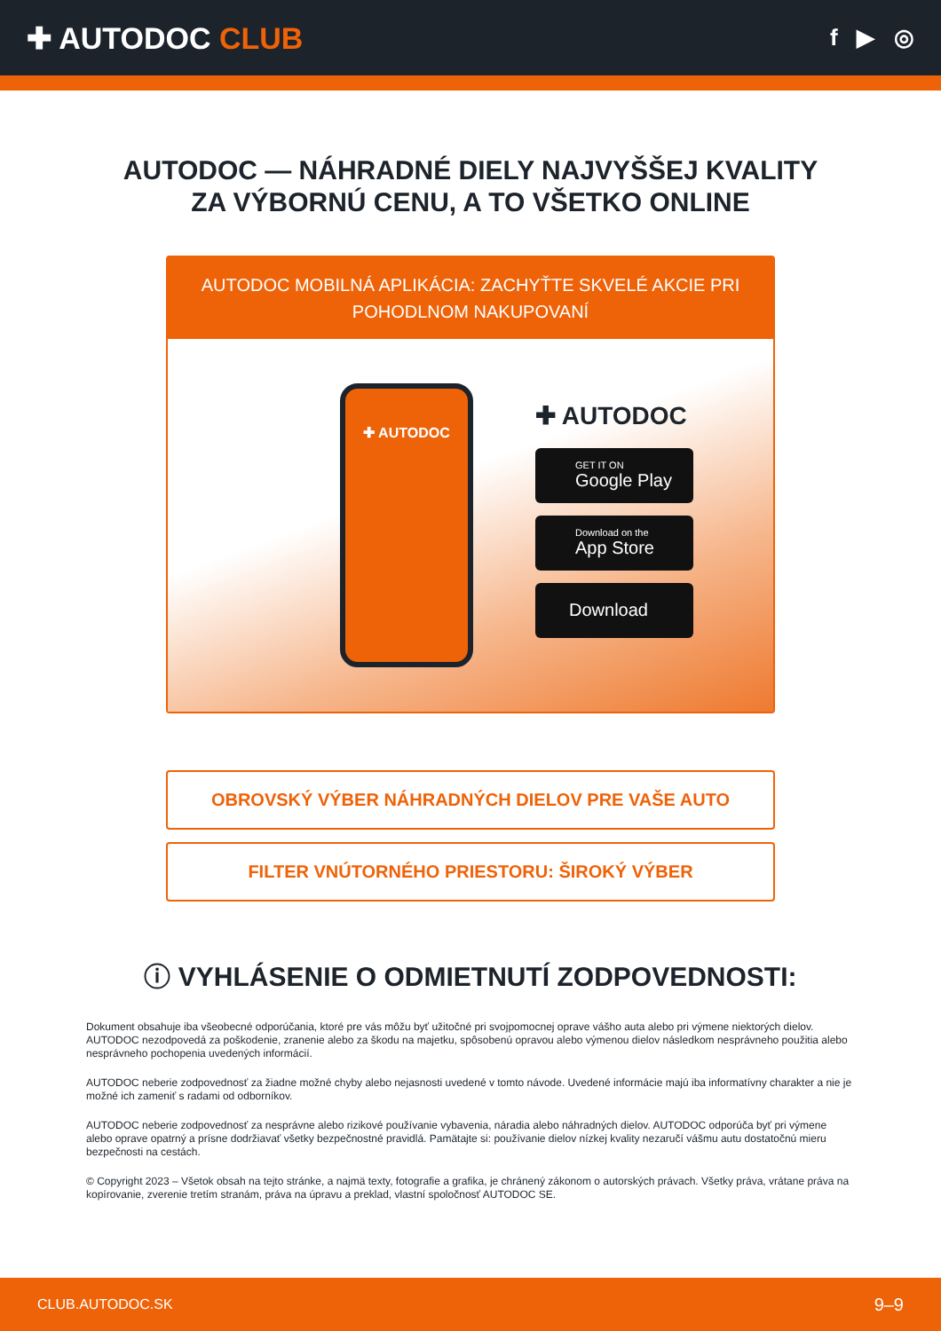✚ AUTODOC CLUB
f ▶ ◎
AUTODOC — NÁHRADNÉ DIELY NAJVYŠŠEJ KVALITY
ZA VÝBORNÚ CENU, A TO VŠETKO ONLINE
AUTODOC MOBILNÁ APLIKÁCIA: ZACHYŤTE SKVELÉ AKCIE PRI POHODLNOM NAKUPOVANÍ
✚ AUTODOC
✚ AUTODOC
GET IT ON
Google Play
Download on the
App Store
Download
OBROVSKÝ VÝBER NÁHRADNÝCH DIELOV PRE VAŠE AUTO
FILTER VNÚTORNÉHO PRIESTORU: ŠIROKÝ VÝBER
ⓘ VYHLÁSENIE O ODMIETNUTÍ ZODPOVEDNOSTI:
Dokument obsahuje iba všeobecné odporúčania, ktoré pre vás môžu byť užitočné pri svojpomocnej oprave vášho auta alebo pri výmene niektorých dielov. AUTODOC nezodpovedá za poškodenie, zranenie alebo za škodu na majetku, spôsobenú opravou alebo výmenou dielov následkom nesprávneho použitia alebo nesprávneho pochopenia uvedených informácií.
AUTODOC neberie zodpovednosť za žiadne možné chyby alebo nejasnosti uvedené v tomto návode. Uvedené informácie majú iba informatívny charakter a nie je možné ich zameniť s radami od odborníkov.
AUTODOC neberie zodpovednosť za nesprávne alebo rizikové používanie vybavenia, náradia alebo náhradných dielov. AUTODOC odporúča byť pri výmene alebo oprave opatrný a prísne dodržiavať všetky bezpečnostné pravidlá. Pamätajte si: používanie dielov nízkej kvality nezaručí vášmu autu dostatočnú mieru bezpečnosti na cestách.
© Copyright 2023 – Všetok obsah na tejto stránke, a najmä texty, fotografie a grafika, je chránený zákonom o autorských právach. Všetky práva, vrátane práva na kopírovanie, zverenie tretím stranám, práva na úpravu a preklad, vlastní spoločnosť AUTODOC SE.
CLUB.AUTODOC.SK 9–9